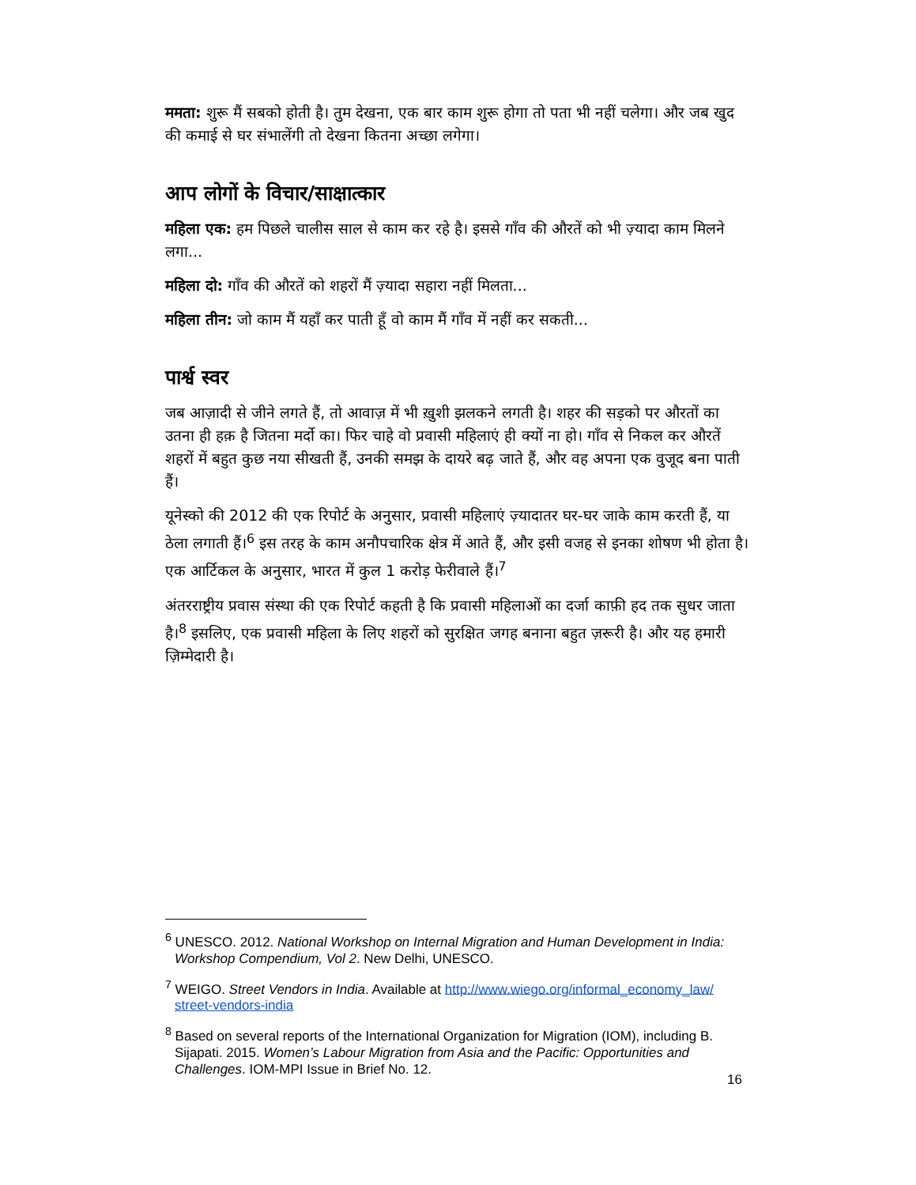ममता: शुरू मैं सबको होती है। तुम देखना, एक बार काम शुरू होगा तो पता भी नहीं चलेगा। और जब खुद की कमाई से घर संभालेंगी तो देखना कितना अच्छा लगेगा।
आप लोगों के विचार/साक्षात्कार
महिला एक: हम पिछले चालीस साल से काम कर रहे है। इससे गाँव की औरतें को भी ज़्यादा काम मिलने लगा...
महिला दो: गाँव की औरतें को शहरों मैं ज़्यादा सहारा नहीं मिलता...
महिला तीन: जो काम मैं यहाँ कर पाती हूँ वो काम मैं गाँव में नहीं कर सकती...
पार्श्व स्वर
जब आज़ादी से जीने लगते हैं, तो आवाज़ में भी ख़ुशी झलकने लगती है। शहर की सड़को पर औरतों का उतना ही हक़ है जितना मर्दो का। फिर चाहे वो प्रवासी महिलाएं ही क्यों ना हो। गाँव से निकल कर औरतें शहरों में बहुत कुछ नया सीखती हैं, उनकी समझ के दायरे बढ़ जाते हैं, और वह अपना एक वुजूद बना पाती हैं।
यूनेस्को की 2012 की एक रिपोर्ट के अनुसार, प्रवासी महिलाएं ज़्यादातर घर-घर जाके काम करती हैं, या ठेला लगाती हैं।<sup>6</sup> इस तरह के काम अनौपचारिक क्षेत्र में आते हैं, और इसी वजह से इनका शोषण भी होता है। एक आर्टिकल के अनुसार, भारत में कुल 1 करोड़ फेरीवाले हैं।<sup>7</sup>
अंतरराष्ट्रीय प्रवास संस्था की एक रिपोर्ट कहती है कि प्रवासी महिलाओं का दर्जा काफ़ी हद तक सुधर जाता है।<sup>8</sup> इसलिए, एक प्रवासी महिला के लिए शहरों को सुरक्षित जगह बनाना बहुत ज़रूरी है। और यह हमारी ज़िम्मेदारी है।
<sup>6</sup> UNESCO. 2012. National Workshop on Internal Migration and Human Development in India: Workshop Compendium, Vol 2. New Delhi, UNESCO.
<sup>7</sup> WEIGO. Street Vendors in India. Available at http://www.wiego.org/informal_economy_law/ street-vendors-india
<sup>8</sup> Based on several reports of the International Organization for Migration (IOM), including B. Sijapati. 2015. Women’s Labour Migration from Asia and the Pacific: Opportunities and Challenges. IOM-MPI Issue in Brief No. 12.
16